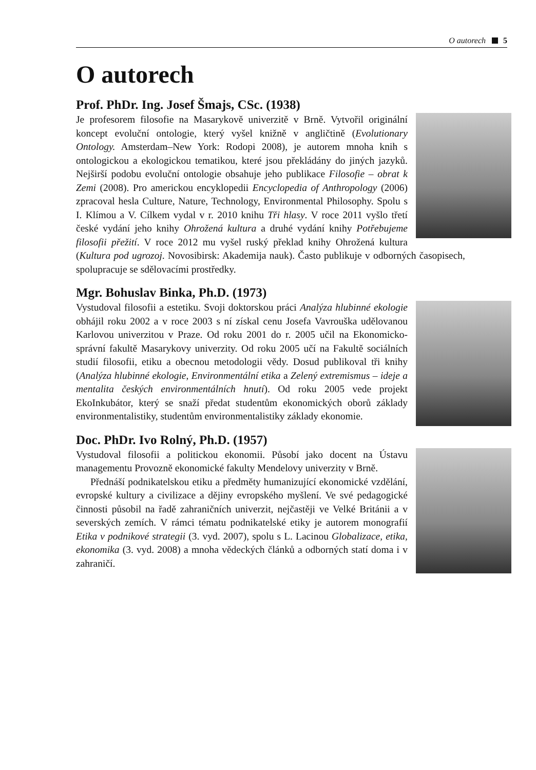O autorech 5
O autorech
Prof. PhDr. Ing. Josef Šmajs, CSc. (1938)
Je profesorem filosofie na Masarykově univerzitě v Brně. Vytvořil originální koncept evoluční ontologie, který vyšel knižně v angličtině (Evolutionary Ontology. Amsterdam–New York: Rodopi 2008), je autorem mnoha knih s ontologickou a ekologickou tematikou, které jsou překládány do jiných jazyků. Nejširší podobu evoluční ontologie obsahuje jeho publikace Filosofie – obrat k Zemi (2008). Pro americkou encyklopedii Encyclopedia of Anthropology (2006) zpracoval hesla Culture, Nature, Technology, Environmental Philosophy. Spolu s I. Klímou a V. Cílkem vydal v r. 2010 knihu Tři hlasy. V roce 2011 vyšlo třetí české vydání jeho knihy Ohrožená kultura a druhé vydání knihy Potřebujeme filosofii přežití. V roce 2012 mu vyšel ruský překlad knihy Ohrožená kultura (Kultura pod ugrozoj. Novosibirsk: Akademija nauk). Často publikuje v odborných časopisech, spolupracuje se sdělovacími prostředky.
Mgr. Bohuslav Binka, Ph.D. (1973)
Vystudoval filosofii a estetiku. Svoji doktorskou práci Analýza hlubinné ekologie obhájil roku 2002 a v roce 2003 s ní získal cenu Josefa Vavrouška udělovanou Karlovou univerzitou v Praze. Od roku 2001 do r. 2005 učil na Ekonomicko-správní fakultě Masarykovy univerzity. Od roku 2005 učí na Fakultě sociálních studií filosofii, etiku a obecnou metodologii vědy. Dosud publikoval tři knihy (Analýza hlubinné ekologie, Environmentální etika a Zelený extremismus – ideje a mentalita českých environmentálních hnutí). Od roku 2005 vede projekt EkoInkubátor, který se snaží předat studentům ekonomických oborů základy environmentalistiky, studentům environmentalistiky základy ekonomie.
Doc. PhDr. Ivo Rolný, Ph.D. (1957)
Vystudoval filosofii a politickou ekonomii. Působí jako docent na Ústavu managementu Provozně ekonomické fakulty Mendelovy univerzity v Brně.
Přednáší podnikatelskou etiku a předměty humanizující ekonomické vzdělání, evropské kultury a civilizace a dějiny evropského myšlení. Ve své pedagogické činnosti působil na řadě zahraničních univerzit, nejčastěji ve Velké Británii a v severských zemích. V rámci tématu podnikatelské etiky je autorem monografií Etika v podnikové strategii (3. vyd. 2007), spolu s L. Lacinou Globalizace, etika, ekonomika (3. vyd. 2008) a mnoha vědeckých článků a odborných statí doma i v zahraničí.